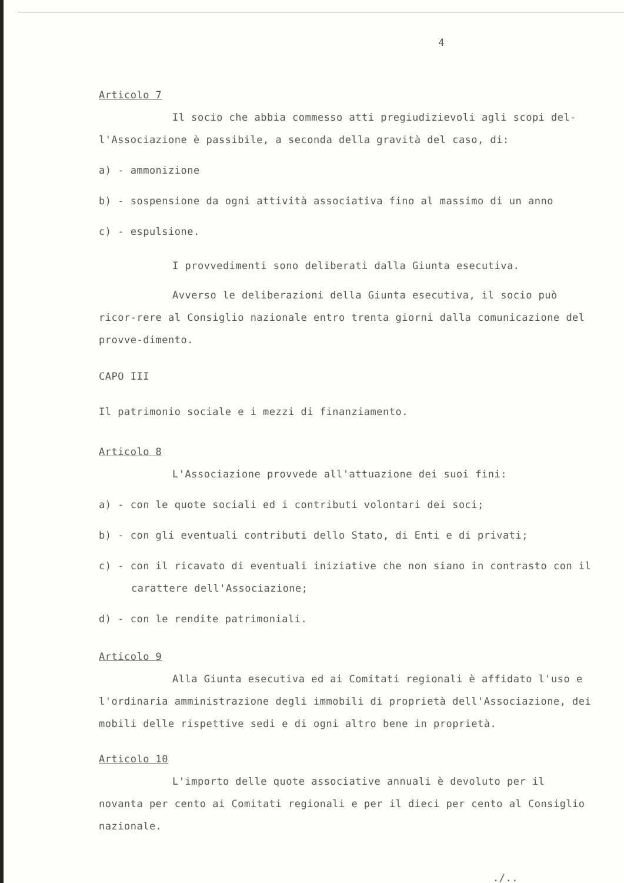4
Articolo 7
Il socio che abbia commesso atti pregiudizievoli agli scopi del-l'Associazione è passibile, a seconda della gravità del caso, di:
a) - ammonizione
b) - sospensione da ogni attività associativa fino al massimo di un anno
c) - espulsione.
I provvedimenti sono deliberati dalla Giunta esecutiva.
Avverso le deliberazioni della Giunta esecutiva, il socio può ricor-rere al Consiglio nazionale entro trenta giorni dalla comunicazione del provve-dimento.
CAPO III
Il patrimonio sociale e i mezzi di finanziamento.
Articolo 8
L'Associazione provvede all'attuazione dei suoi fini:
a) - con le quote sociali ed i contributi volontari dei soci;
b) - con gli eventuali contributi dello Stato, di Enti e di privati;
c) - con il ricavato di eventuali iniziative che non siano in contrasto con il carattere dell'Associazione;
d) - con le rendite patrimoniali.
Articolo 9
Alla Giunta esecutiva ed ai Comitati regionali è affidato l'uso e l'ordinaria amministrazione degli immobili di proprietà dell'Associazione, dei mobili delle rispettive sedi e di ogni altro bene in proprietà.
Articolo 10
L'importo delle quote associative annuali è devoluto per il novanta per cento ai Comitati regionali e per il dieci per cento al Consiglio nazionale.
./..